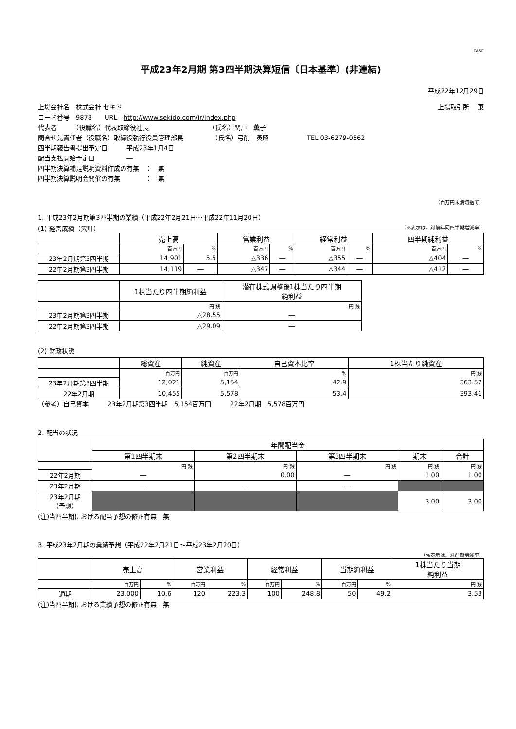FASF
平成23年2月期 第3四半期決算短信〔日本基準〕(非連結)
平成22年12月29日
上場会社名　株式会社 セキド 上場取引所　 東
コード番号　9878　　URL　http://www.sekido.com/ir/index.php
代表者　　　（役職名）代表取締役社長　　　　　　　　　　（氏名）関戸　薫子
問合せ先責任者（役職名）取締役執行役員管理部長　　　　　（氏名）弓削　英昭　　　　　　TEL 03-6279-0562
四半期報告書提出予定日　　　平成23年1月4日
配当支払開始予定日　　　　　―
四半期決算補足説明資料作成の有無　：　無
四半期決算説明会開催の有無　　　　：　無
（百万円未満切捨て）
1. 平成23年2月期第3四半期の業績（平成22年2月21日～平成22年11月20日）
(1) 経営成績（累計） （%表示は、対前年同四半期増減率）
| | 売上高 | | 営業利益 | | 経常利益 | | 四半期純利益 | |
| --- | --- | --- | --- | --- | --- | --- | --- | --- |
| | 百万円 | % | 百万円 | % | 百万円 | % | 百万円 | % |
| 23年2月期第3四半期 | 14,901 | 5.5 | △336 | ― | △355 | ― | △404 | ― |
| 22年2月期第3四半期 | 14,119 | ― | △347 | ― | △344 | ― | △412 | ― |
| | 1株当たり四半期純利益 | 潜在株式調整後1株当たり四半期 純利益 |
| --- | --- | --- |
| | 円 銭 | 円 銭 |
| 23年2月期第3四半期 | △28.55 | ― |
| 22年2月期第3四半期 | △29.09 | ― |
(2) 財政状態
| | 総資産 | 純資産 | 自己資本比率 | 1株当たり純資産 |
| --- | --- | --- | --- | --- |
| | 百万円 | 百万円 | % | 円 銭 |
| 23年2月期第3四半期 | 12,021 | 5,154 | 42.9 | 363.52 |
| 22年2月期 | 10,455 | 5,578 | 53.4 | 393.41 |
（参考）自己資本　　　23年2月期第3四半期　5,154百万円　　　22年2月期　5,578百万円
2. 配当の状況
| | 年間配当金 | | | | |
| --- | --- | --- | --- | --- | --- |
| | 第1四半期末 | 第2四半期末 | 第3四半期末 | 期末 | 合計 |
| | 円 銭 | 円 銭 | 円 銭 | 円 銭 | 円 銭 |
| 22年2月期 | ― | 0.00 | ― | 1.00 | 1.00 |
| 23年2月期 | ― | ― | ― | | |
| 23年2月期 （予想） | | | | 3.00 | 3.00 |
(注)当四半期における配当予想の修正有無　無
3. 平成23年2月期の業績予想（平成22年2月21日～平成23年2月20日）
（%表示は、対前期増減率）
| | 売上高 | | 営業利益 | | 経常利益 | | 当期純利益 | | 1株当たり当期 純利益 |
| --- | --- | --- | --- | --- | --- | --- | --- | --- | --- |
| | 百万円 | % | 百万円 | % | 百万円 | % | 百万円 | % | 円 銭 |
| 通期 | 23,000 | 10.6 | 120 | 223.3 | 100 | 248.8 | 50 | 49.2 | 3.53 |
(注)当四半期における業績予想の修正有無　無